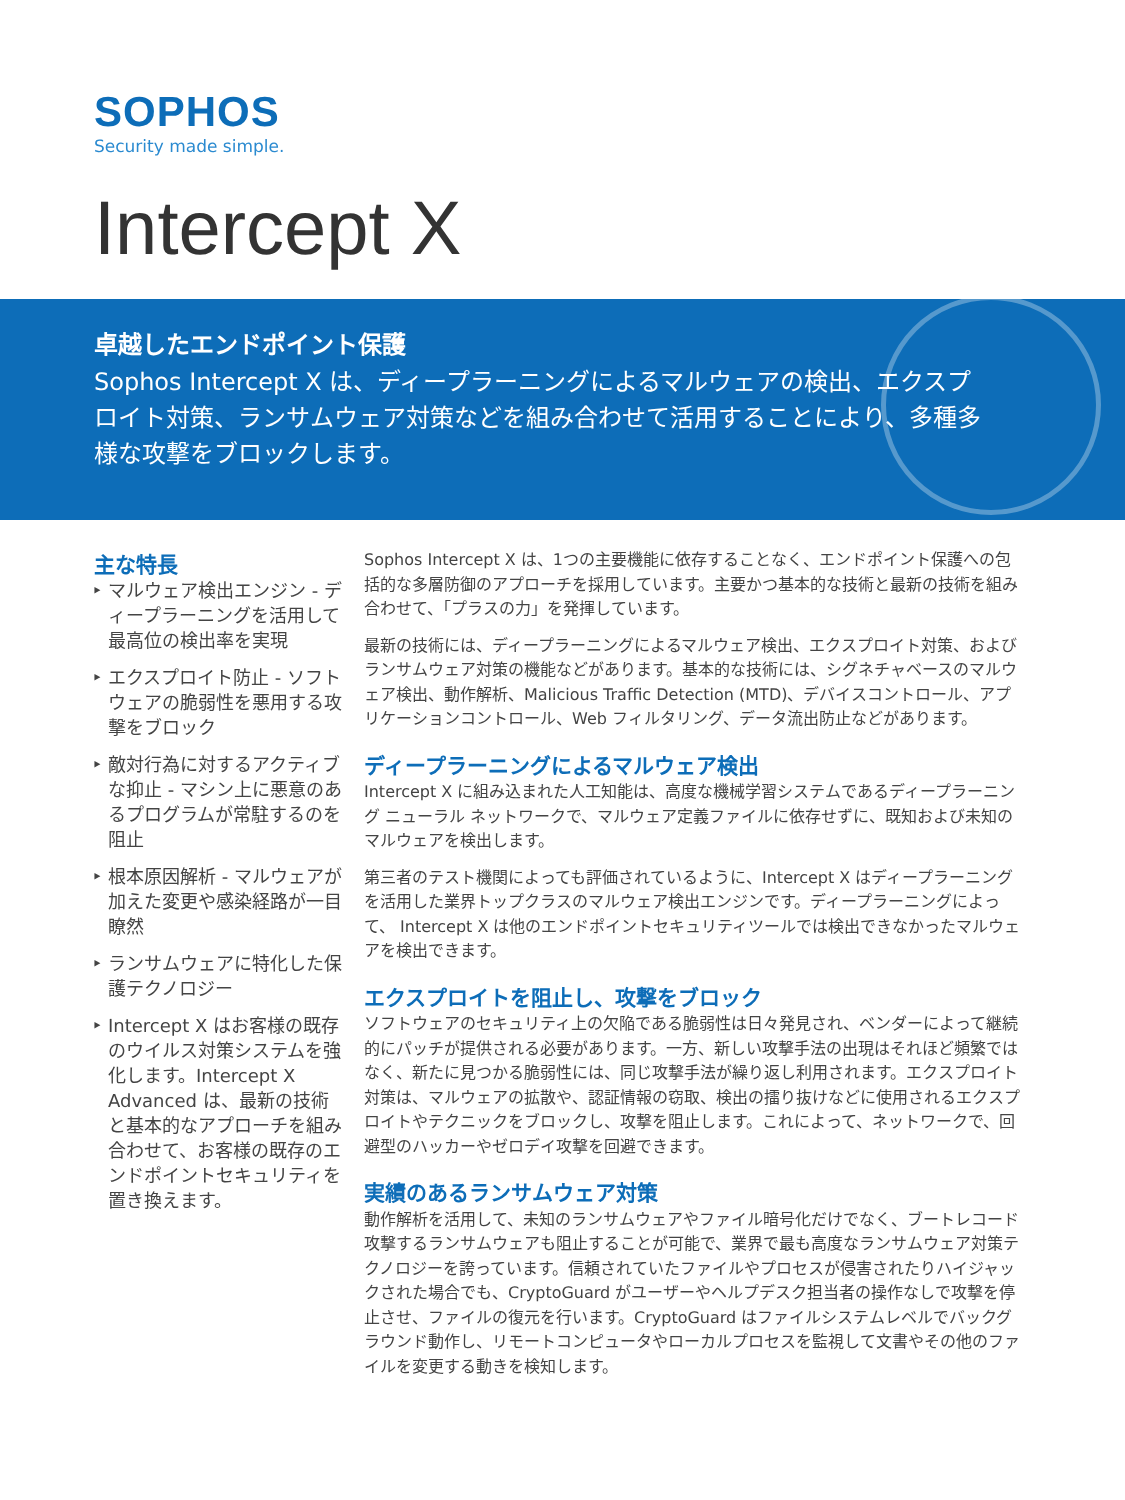SOPHOS
Security made simple.
Intercept X
卓越したエンドポイント保護
Sophos Intercept X は、ディープラーニングによるマルウェアの検出、エクスプロイト対策、ランサムウェア対策などを組み合わせて活用することにより、多種多様な攻撃をブロックします。
主な特長
マルウェア検出エンジン - ディープラーニングを活用して最高位の検出率を実現
エクスプロイト防止 - ソフトウェアの脆弱性を悪用する攻撃をブロック
敵対行為に対するアクティブな抑止 - マシン上に悪意のあるプログラムが常駐するのを阻止
根本原因解析 - マルウェアが加えた変更や感染経路が一目瞭然
ランサムウェアに特化した保護テクノロジー
Intercept X はお客様の既存のウイルス対策システムを強化します。Intercept X Advanced は、最新の技術と基本的なアプローチを組み合わせて、お客様の既存のエンドポイントセキュリティを置き換えます。
Sophos Intercept X は、1つの主要機能に依存することなく、エンドポイント保護への包括的な多層防御のアプローチを採用しています。主要かつ基本的な技術と最新の技術を組み合わせて、「プラスの力」を発揮しています。
最新の技術には、ディープラーニングによるマルウェア検出、エクスプロイト対策、およびランサムウェア対策の機能などがあります。基本的な技術には、シグネチャベースのマルウェア検出、動作解析、Malicious Traffic Detection (MTD)、デバイスコントロール、アプリケーションコントロール、Web フィルタリング、データ流出防止などがあります。
ディープラーニングによるマルウェア検出
Intercept X に組み込まれた人工知能は、高度な機械学習システムであるディープラーニング ニューラル ネットワークで、マルウェア定義ファイルに依存せずに、既知および未知のマルウェアを検出します。
第三者のテスト機関によっても評価されているように、Intercept X はディープラーニングを活用した業界トップクラスのマルウェア検出エンジンです。ディープラーニングによって、 Intercept X は他のエンドポイントセキュリティツールでは検出できなかったマルウェアを検出できます。
エクスプロイトを阻止し、攻撃をブロック
ソフトウェアのセキュリティ上の欠陥である脆弱性は日々発見され、ベンダーによって継続的にパッチが提供される必要があります。一方、新しい攻撃手法の出現はそれほど頻繁ではなく、新たに見つかる脆弱性には、同じ攻撃手法が繰り返し利用されます。エクスプロイト対策は、マルウェアの拡散や、認証情報の窃取、検出の擂り抜けなどに使用されるエクスプロイトやテクニックをブロックし、攻撃を阻止します。これによって、ネットワークで、回避型のハッカーやゼロデイ攻撃を回避できます。
実績のあるランサムウェア対策
動作解析を活用して、未知のランサムウェアやファイル暗号化だけでなく、ブートレコード攻撃するランサムウェアも阻止することが可能で、業界で最も高度なランサムウェア対策テクノロジーを誇っています。信頼されていたファイルやプロセスが侵害されたりハイジャックされた場合でも、CryptoGuard がユーザーやヘルプデスク担当者の操作なしで攻撃を停止させ、ファイルの復元を行います。CryptoGuard はファイルシステムレベルでバックグラウンド動作し、リモートコンピュータやローカルプロセスを監視して文書やその他のファイルを変更する動きを検知します。